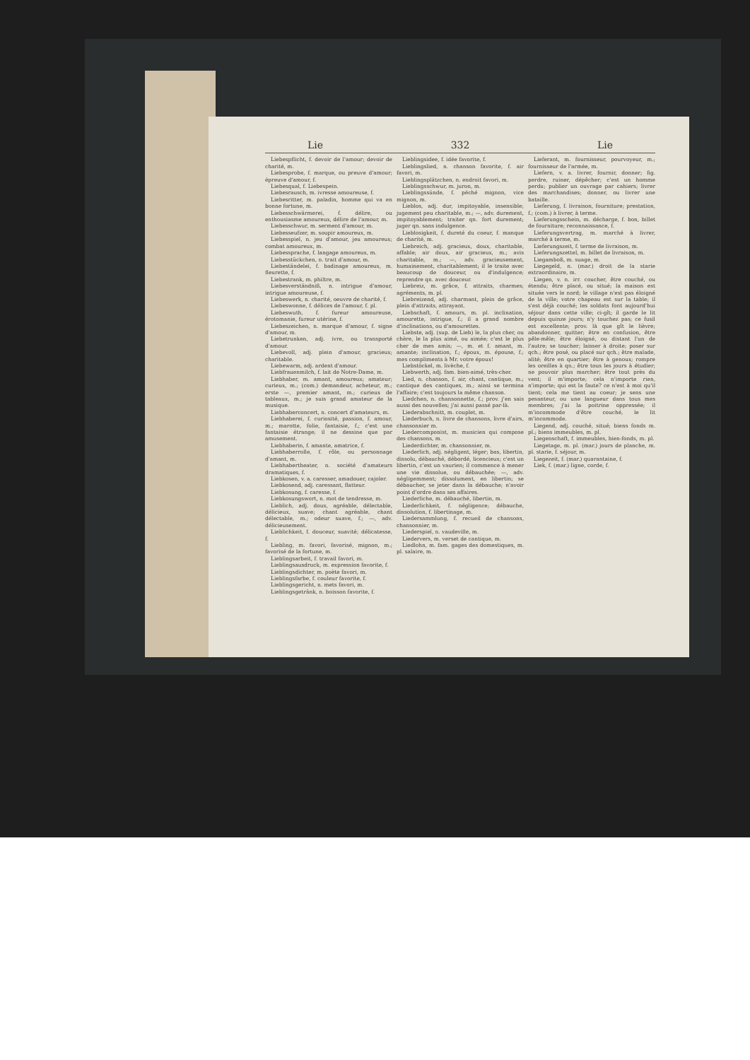Lie 332 Lie
Liebespflicht, f. devoir de l'amour; devoir de charité, m.
Liebesprobe, f. marque, ou preuve d'amour; épreuve d'amour, f.
Liebesqual, f. Liebespein.
Liebesrausch, m. ivresse amoureuse, f.
Liebesritter, m. paladin, homme qui va en bonne fortune, m.
Liebesschwärmerei, f. délire, ou enthousiasme amoureux, délire de l'amour, m.
Liebesschwur, m. serment d'amour, m.
Liebesseufzer, m. soupir amoureux, m.
Liebesspiel, n. jeu d'amour, jeu amoureux; combat amoureux, m.
Liebessprache, f. langage amoureux, m.
Liebesstückchen, n. trait d'amour, m.
Liebeständelei, f. badinage amoureux, m. fleurette, f.
Liebestrank, m. philtre, m.
Liebesverständniß, n. intrigue d'amour, intrigue amoureuse, f.
Liebeswerk, n. charité, oeuvre de charité, f.
Liebeswonne, f. délices de l'amour, f. pl.
Liebeswuth, f. fureur amoureuse, érotomanie, fureur utérine, f.
Liebeszeichen, n. marque d'amour, f. signe d'amour, m.
Liebetrunken, adj. ivre, ou transporté d'amour.
Liebevoll, adj. plein d'amour, gracieux; charitable.
Liebewarm, adj. ardent d'amour.
Liebfrauenmilch, f. lait de Notre-Dame, m.
Liebhaber, m. amant, amoureux; amateur; curieux, m.; (com.) demandeur, acheteur, m.; erste —, premier amant, m.; curieux de tableaux, m.; je suis grand amateur de la musique.
Liebhaberconcert, n. concert d'amateurs, m.
Liebhaberei, f. curiosité, passion, f. amour, m.; marotte, folie, fantaisie, f.; c'est une fantaisie étrange; il ne dessine que par amusement.
Liebhaberin, f. amante, amatrice, f.
Liebhaberrolle, f. rôle, ou personnage d'amant, m.
Liebhabertheater, n. société d'amateurs dramatiques, f.
Liebkosen, v. a. caresser, amadouer, cajoler.
Liebkosend, adj. caressant, flatteur.
Liebkosung, f. caresse, f.
Liebkosungswort, n. mot de tendresse, m.
Lieblich, adj. doux, agréable, délectable, délicieux, suave; chant agréable, chant délectable, m.; odeur suave, f.; —, adv. délicieusement.
Lieblichkeit, f. douceur, suavité; délicatesse, f.
Liebling, m. favori, favorisé, mignon, m.; favorisé de la fortune, m.
Lieblingsarbeit, f. travail favori, m.
Lieblingsausdruck, m. expression favorite, f.
Lieblingsdichter, m. poète favori, m.
Lieblingsfarbe, f. couleur favorite, f.
Lieblingsgericht, n. mets favori, m.
Lieblingsgetränk, n. boisson favorite, f.
Lieblingsidee, f. idée favorite, f.
Lieblingslied, n. chanson favorite, f. air favori, m.
Lieblingsplätzchen, n. endroit favori, m.
Lieblingsschwur, m. juron, m.
Lieblingssünde, f. péché mignon, vice mignon, m.
Lieblos, adj. dur, impitoyable, insensible; jugement peu charitable, m.; —, adv. durement, impitoyablement; traiter qn. fort durement; juger qn. sans indulgence.
Lieblosigkeit, f. dureté du coeur, f. manque de charité, m.
Liebreich, adj. gracieux, doux, charitable, affable; air doux, air gracieux, m.; avis charitable, m.; —, adv. gracieusement, humainement, charitablement; il le traite avec beaucoup de douceur, ou d'indulgence; reprendre qn. avec douceur.
Liebreiz, m. grâce, f. attraits, charmes; agréments, m. pl.
Liebreizend, adj. charmant, plein de grâce, plein d'attraits, attrayant.
Liebschaft, f. amours, m. pl. inclination, amourette, intrigue, f.; il a grand nombre d'inclinations, ou d'amourettes.
Liebste, adj. (sup. de Lieb) le, la plus cher, ou chère, le la plus aimé, ou aimée; c'est le plus cher de mes amis; —, m. et f. amant, m. amante; inclination, f.; époux, m. épouse, f.; mes compliments à Mr. votre époux!
Liebstöckel, m. livèche, f.
Liebwerth, adj. fam. bien-aimé, très-cher.
Lied, n. chanson, f. air, chant, cantique, m.; cantique des cantiques, m.; ainsi se termina l'affaire; c'est toujours la même chanson.
Liedchen, n. chansonnette, f.; prov. j'en sais aussi des nouvelles; j'ai aussi passé par-là.
Liederabschnitt, m. couplet, m.
Liederbuch, n. livre de chansons, livre d'airs, chansonnier m.
Liedercomponist, m. musicien qui compose des chansons, m.
Liederdichter, m. chansonnier, m.
Liederlich, adj. négligent, léger; bas, libertin, dissolu, débauché, débordé, licencieux; c'est un libertin, c'est un vaurien; il commence à mener une vie dissolue, ou débauchée; —, adv. négligemment; dissolument, en libertin; se débaucher, se jeter dans la débauche; n'avoir point d'ordre dans ses affaires.
Liederliche, m. débauché, libertin, m.
Liederlichkeit, f. négligence; débauche, dissolution, f. libertinage, m.
Liedersammlung, f. recueil de chansons, chansonnier, m.
Liederspiel, n. vaudeville, m.
Liedervers, m. verset de cantique, m.
Liedlohn, m. fam. gages des domestiques, m. pl. salaire, m.
Lieferant, m. fournisseur, pourvoyeur, m.; fournisseur de l'armée, m.
Liefern, v. a. livrer, fournir, donner; fig. perdre, ruiner, dépêcher; c'est un homme perdu; publier un ouvrage par cahiers; livrer des marchandises; donner, ou livrer une bataille.
Lieferung, f. livraison, fourniture; prestation, f.; (com.) à livrer, à terme.
Lieferungsschein, m. décharge, f. bon, billet de fourniture; reconnaissance, f.
Lieferungsvertrag, m. marché à livrer, marché à terme, m.
Lieferungszeit, f. terme de livraison, m.
Lieferungszettel, m. billet de livraison, m.
Liegamboß, m. suage, m.
Liegegeld, n. (mar.) droit de la starie extraordinaire, m.
Liegen, v. n. irr. coucher, être couché, ou étendu; être placé, ou situé; la maison est située vers le nord; le village n'est pas éloigné de la ville; votre chapeau est sur la table; il s'est déjà couché; les soldats font aujourd'hui séjour dans cette ville; ci-gît; il garde le lit depuis quinze jours; n'y touchez pas; ce fusil est excellente; prov. là que gît le lièvre; abandonner, quitter; être en confusion, être pêle-mêle; être éloigné, ou distant l'un de l'autre; se toucher; laisser à droite; poser sur qch.; être posé, ou placé sur qch.; être malade, alité; être en quartier; être à genoux; rompre les oreilles à qn.; être tous les jours à étudier; ne pouvoir plus marcher; être tout près du vent; il m'importe; cela n'importe rien, n'importe; qui est la faute? ce n'est à moi qu'il tient; cela me tient au coeur; je sens une pesanteur, ou une langueur dans tous mes membres; j'ai la poitrine oppressée; il m'incommode d'être couché, le lit m'incommode.
Liegend, adj. couché, situé; biens fonds m. pl.; biens immeubles, m. pl.
Liegenschaft, f. immeubles, bien-fonds, m. pl.
Liegetage, m. pl. (mar.) jours de planche, m. pl. starie, f. séjour, m.
Liegezeit, f. (mar.) quarantaine, f.
Liek, f. (mar.) ligne, corde, f.